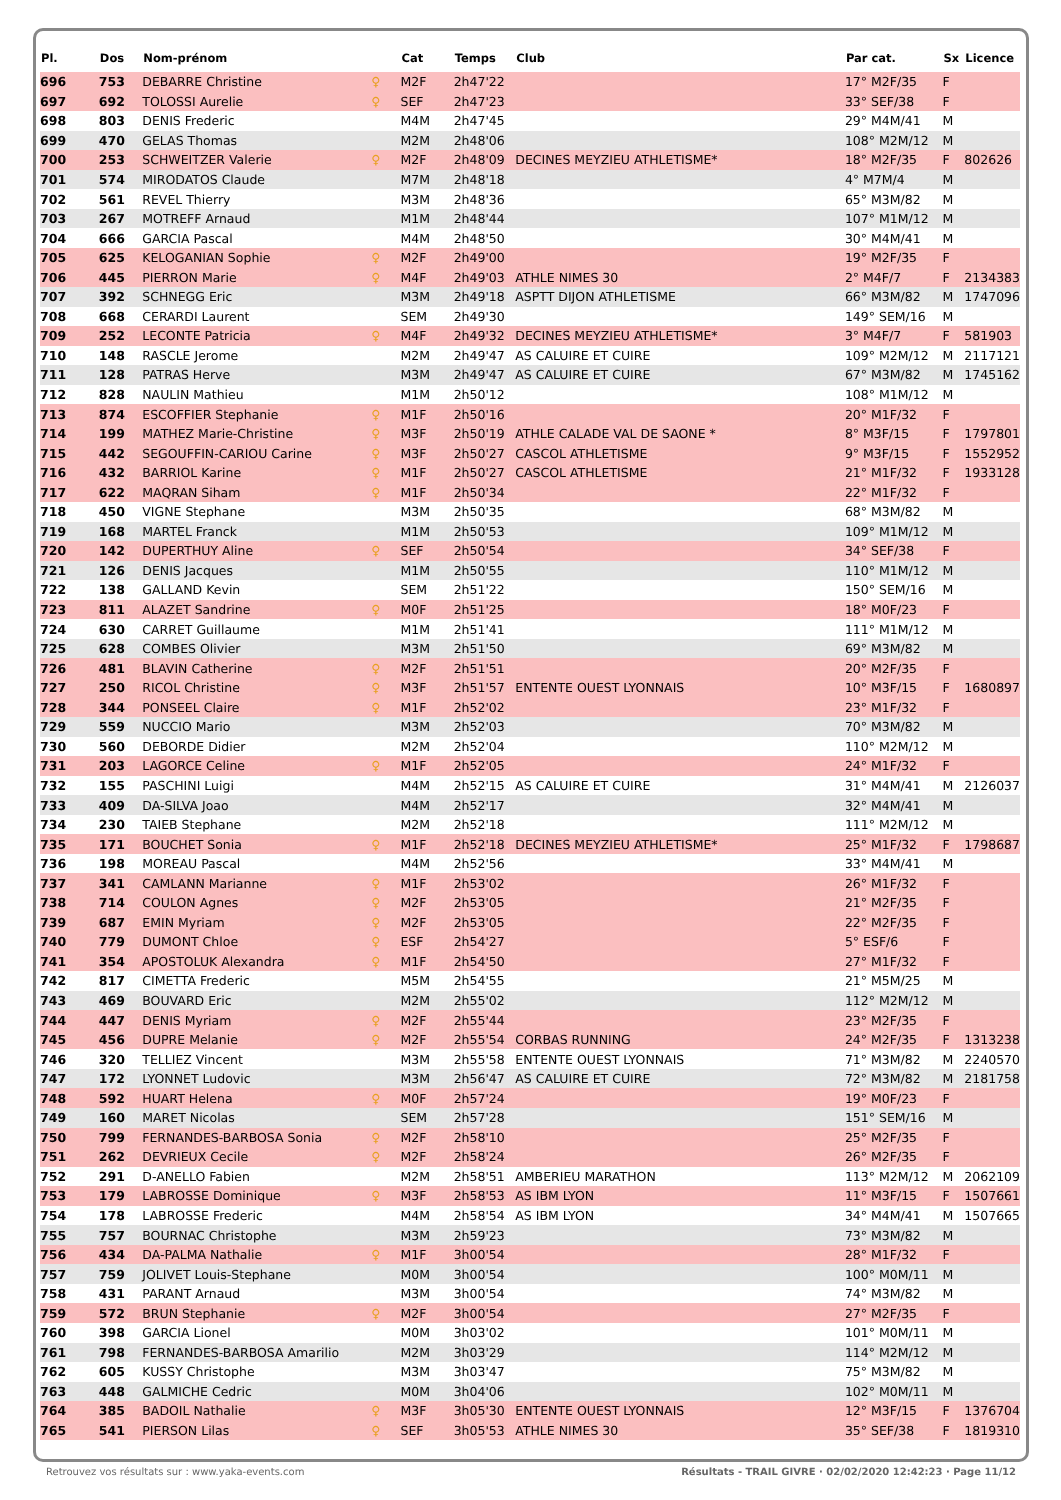| Pl. | Dos | Nom-prénom | | Cat | Temps | Club | Par cat. | Sx | Licence |
| --- | --- | --- | --- | --- | --- | --- | --- | --- | --- |
| 696 | 753 | DEBARRE Christine | ♀ | M2F | 2h47'22 | | 17° M2F/35 | F | |
| 697 | 692 | TOLOSSI Aurelie | ♀ | SEF | 2h47'23 | | 33° SEF/38 | F | |
| 698 | 803 | DENIS Frederic | | M4M | 2h47'45 | | 29° M4M/41 | M | |
| 699 | 470 | GELAS Thomas | | M2M | 2h48'06 | | 108° M2M/12 | M | |
| 700 | 253 | SCHWEITZER Valerie | ♀ | M2F | 2h48'09 | DECINES MEYZIEU ATHLETISME* | 18° M2F/35 | F | 802626 |
| 701 | 574 | MIRODATOS Claude | | M7M | 2h48'18 | | 4° M7M/4 | M | |
| 702 | 561 | REVEL Thierry | | M3M | 2h48'36 | | 65° M3M/82 | M | |
| 703 | 267 | MOTREFF Arnaud | | M1M | 2h48'44 | | 107° M1M/12 | M | |
| 704 | 666 | GARCIA Pascal | | M4M | 2h48'50 | | 30° M4M/41 | M | |
| 705 | 625 | KELOGANIAN Sophie | ♀ | M2F | 2h49'00 | | 19° M2F/35 | F | |
| 706 | 445 | PIERRON Marie | ♀ | M4F | 2h49'03 | ATHLE NIMES 30 | 2° M4F/7 | F | 2134383 |
| 707 | 392 | SCHNEGG Eric | | M3M | 2h49'18 | ASPTT DIJON ATHLETISME | 66° M3M/82 | M | 1747096 |
| 708 | 668 | CERARDI Laurent | | SEM | 2h49'30 | | 149° SEM/16 | M | |
| 709 | 252 | LECONTE Patricia | ♀ | M4F | 2h49'32 | DECINES MEYZIEU ATHLETISME* | 3° M4F/7 | F | 581903 |
| 710 | 148 | RASCLE Jerome | | M2M | 2h49'47 | AS CALUIRE ET CUIRE | 109° M2M/12 | M | 2117121 |
| 711 | 128 | PATRAS Herve | | M3M | 2h49'47 | AS CALUIRE ET CUIRE | 67° M3M/82 | M | 1745162 |
| 712 | 828 | NAULIN Mathieu | | M1M | 2h50'12 | | 108° M1M/12 | M | |
| 713 | 874 | ESCOFFIER Stephanie | ♀ | M1F | 2h50'16 | | 20° M1F/32 | F | |
| 714 | 199 | MATHEZ Marie-Christine | ♀ | M3F | 2h50'19 | ATHLE CALADE VAL DE SAONE * | 8° M3F/15 | F | 1797801 |
| 715 | 442 | SEGOUFFIN-CARIOU Carine | ♀ | M3F | 2h50'27 | CASCOL ATHLETISME | 9° M3F/15 | F | 1552952 |
| 716 | 432 | BARRIOL Karine | ♀ | M1F | 2h50'27 | CASCOL ATHLETISME | 21° M1F/32 | F | 1933128 |
| 717 | 622 | MAQRAN Siham | ♀ | M1F | 2h50'34 | | 22° M1F/32 | F | |
| 718 | 450 | VIGNE Stephane | | M3M | 2h50'35 | | 68° M3M/82 | M | |
| 719 | 168 | MARTEL Franck | | M1M | 2h50'53 | | 109° M1M/12 | M | |
| 720 | 142 | DUPERTHUY Aline | ♀ | SEF | 2h50'54 | | 34° SEF/38 | F | |
| 721 | 126 | DENIS Jacques | | M1M | 2h50'55 | | 110° M1M/12 | M | |
| 722 | 138 | GALLAND Kevin | | SEM | 2h51'22 | | 150° SEM/16 | M | |
| 723 | 811 | ALAZET Sandrine | ♀ | M0F | 2h51'25 | | 18° M0F/23 | F | |
| 724 | 630 | CARRET Guillaume | | M1M | 2h51'41 | | 111° M1M/12 | M | |
| 725 | 628 | COMBES Olivier | | M3M | 2h51'50 | | 69° M3M/82 | M | |
| 726 | 481 | BLAVIN Catherine | ♀ | M2F | 2h51'51 | | 20° M2F/35 | F | |
| 727 | 250 | RICOL Christine | ♀ | M3F | 2h51'57 | ENTENTE OUEST LYONNAIS | 10° M3F/15 | F | 1680897 |
| 728 | 344 | PONSEEL Claire | ♀ | M1F | 2h52'02 | | 23° M1F/32 | F | |
| 729 | 559 | NUCCIO Mario | | M3M | 2h52'03 | | 70° M3M/82 | M | |
| 730 | 560 | DEBORDE Didier | | M2M | 2h52'04 | | 110° M2M/12 | M | |
| 731 | 203 | LAGORCE Celine | ♀ | M1F | 2h52'05 | | 24° M1F/32 | F | |
| 732 | 155 | PASCHINI Luigi | | M4M | 2h52'15 | AS CALUIRE ET CUIRE | 31° M4M/41 | M | 2126037 |
| 733 | 409 | DA-SILVA Joao | | M4M | 2h52'17 | | 32° M4M/41 | M | |
| 734 | 230 | TAIEB Stephane | | M2M | 2h52'18 | | 111° M2M/12 | M | |
| 735 | 171 | BOUCHET Sonia | ♀ | M1F | 2h52'18 | DECINES MEYZIEU ATHLETISME* | 25° M1F/32 | F | 1798687 |
| 736 | 198 | MOREAU Pascal | | M4M | 2h52'56 | | 33° M4M/41 | M | |
| 737 | 341 | CAMLANN Marianne | ♀ | M1F | 2h53'02 | | 26° M1F/32 | F | |
| 738 | 714 | COULON Agnes | ♀ | M2F | 2h53'05 | | 21° M2F/35 | F | |
| 739 | 687 | EMIN Myriam | ♀ | M2F | 2h53'05 | | 22° M2F/35 | F | |
| 740 | 779 | DUMONT Chloe | ♀ | ESF | 2h54'27 | | 5° ESF/6 | F | |
| 741 | 354 | APOSTOLUK Alexandra | ♀ | M1F | 2h54'50 | | 27° M1F/32 | F | |
| 742 | 817 | CIMETTA Frederic | | M5M | 2h54'55 | | 21° M5M/25 | M | |
| 743 | 469 | BOUVARD Eric | | M2M | 2h55'02 | | 112° M2M/12 | M | |
| 744 | 447 | DENIS Myriam | ♀ | M2F | 2h55'44 | | 23° M2F/35 | F | |
| 745 | 456 | DUPRE Melanie | ♀ | M2F | 2h55'54 | CORBAS RUNNING | 24° M2F/35 | F | 1313238 |
| 746 | 320 | TELLIEZ Vincent | | M3M | 2h55'58 | ENTENTE OUEST LYONNAIS | 71° M3M/82 | M | 2240570 |
| 747 | 172 | LYONNET Ludovic | | M3M | 2h56'47 | AS CALUIRE ET CUIRE | 72° M3M/82 | M | 2181758 |
| 748 | 592 | HUART Helena | ♀ | M0F | 2h57'24 | | 19° M0F/23 | F | |
| 749 | 160 | MARET Nicolas | | SEM | 2h57'28 | | 151° SEM/16 | M | |
| 750 | 799 | FERNANDES-BARBOSA Sonia | ♀ | M2F | 2h58'10 | | 25° M2F/35 | F | |
| 751 | 262 | DEVRIEUX Cecile | ♀ | M2F | 2h58'24 | | 26° M2F/35 | F | |
| 752 | 291 | D-ANELLO Fabien | | M2M | 2h58'51 | AMBERIEU MARATHON | 113° M2M/12 | M | 2062109 |
| 753 | 179 | LABROSSE Dominique | ♀ | M3F | 2h58'53 | AS IBM LYON | 11° M3F/15 | F | 1507661 |
| 754 | 178 | LABROSSE Frederic | | M4M | 2h58'54 | AS IBM LYON | 34° M4M/41 | M | 1507665 |
| 755 | 757 | BOURNAC Christophe | | M3M | 2h59'23 | | 73° M3M/82 | M | |
| 756 | 434 | DA-PALMA Nathalie | ♀ | M1F | 3h00'54 | | 28° M1F/32 | F | |
| 757 | 759 | JOLIVET Louis-Stephane | | M0M | 3h00'54 | | 100° M0M/11 | M | |
| 758 | 431 | PARANT Arnaud | | M3M | 3h00'54 | | 74° M3M/82 | M | |
| 759 | 572 | BRUN Stephanie | ♀ | M2F | 3h00'54 | | 27° M2F/35 | F | |
| 760 | 398 | GARCIA Lionel | | M0M | 3h03'02 | | 101° M0M/11 | M | |
| 761 | 798 | FERNANDES-BARBOSA Amarilio | | M2M | 3h03'29 | | 114° M2M/12 | M | |
| 762 | 605 | KUSSY Christophe | | M3M | 3h03'47 | | 75° M3M/82 | M | |
| 763 | 448 | GALMICHE Cedric | | M0M | 3h04'06 | | 102° M0M/11 | M | |
| 764 | 385 | BADOIL Nathalie | ♀ | M3F | 3h05'30 | ENTENTE OUEST LYONNAIS | 12° M3F/15 | F | 1376704 |
| 765 | 541 | PIERSON Lilas | ♀ | SEF | 3h05'53 | ATHLE NIMES 30 | 35° SEF/38 | F | 1819310 |
Retrouvez vos résultats sur : www.yaka-events.com Résultats - TRAIL GIVRE · 02/02/2020 12:42:23 · Page 11/12